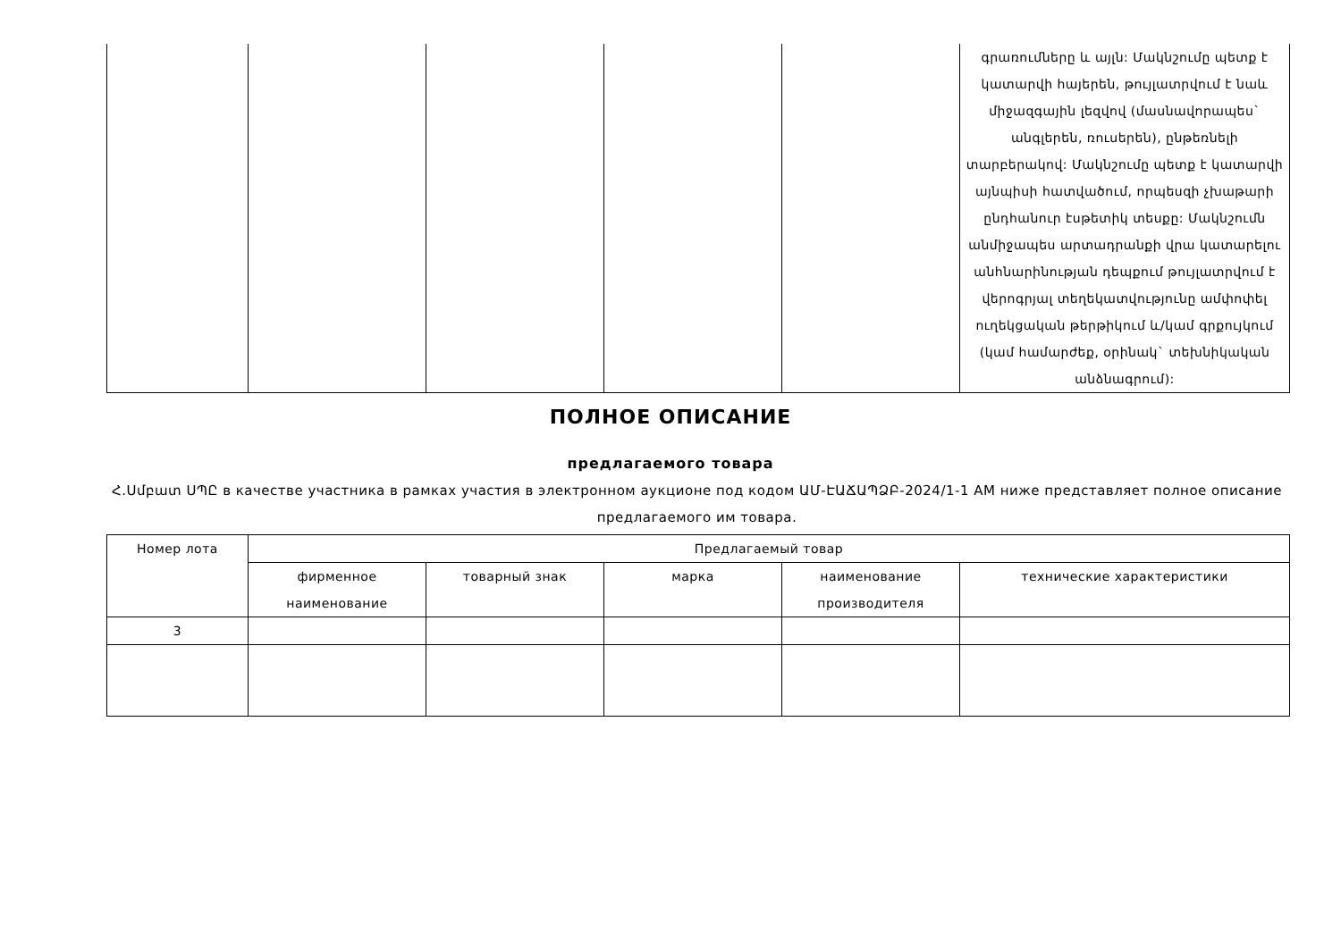| | | | | | գրառումները և այլն: Մակնշումը պետք է կատարվի հայերեն, թույլատրվում է նաև միջազգային լեզվով (մասնավորապես` անգլերեն, ռուսերեն), ընթեռնելի տարբերակով: Մակնշումը պետք է կատարվի այնպիսի հատվածում, որպեսզի չխաթարի ընդհանուր էսթետիկ տեսքը: Մակնշումն անմիջապես արտադրանքի վրա կատարելու անհնարինության դեպքում թույլատրվում է վերոգրյալ տեղեկատվությունը ամփոփել ուղեկցական թերթիկում և/կամ գրքույկում (կամ համարժեք, օրինակ` տեխնիկական անձնագրում): |
ПОЛНОЕ ОПИСАНИЕ
предлагаемого товара
Հ.Սմբատ ՍՊԸ в качестве участника в рамках участия в электронном аукционе под кодом ԱՄ-ԷԱՃԱՊՁԲ-2024/1-1 АМ ниже представляет полное описание предлагаемого им товара.
| Номер лота | Предлагаемый товар | | | | |
| --- | --- | --- | --- | --- | --- |
| | фирменное наименование | товарный знак | марка | наименование производителя | технические характеристики |
| 3 | | | | | |